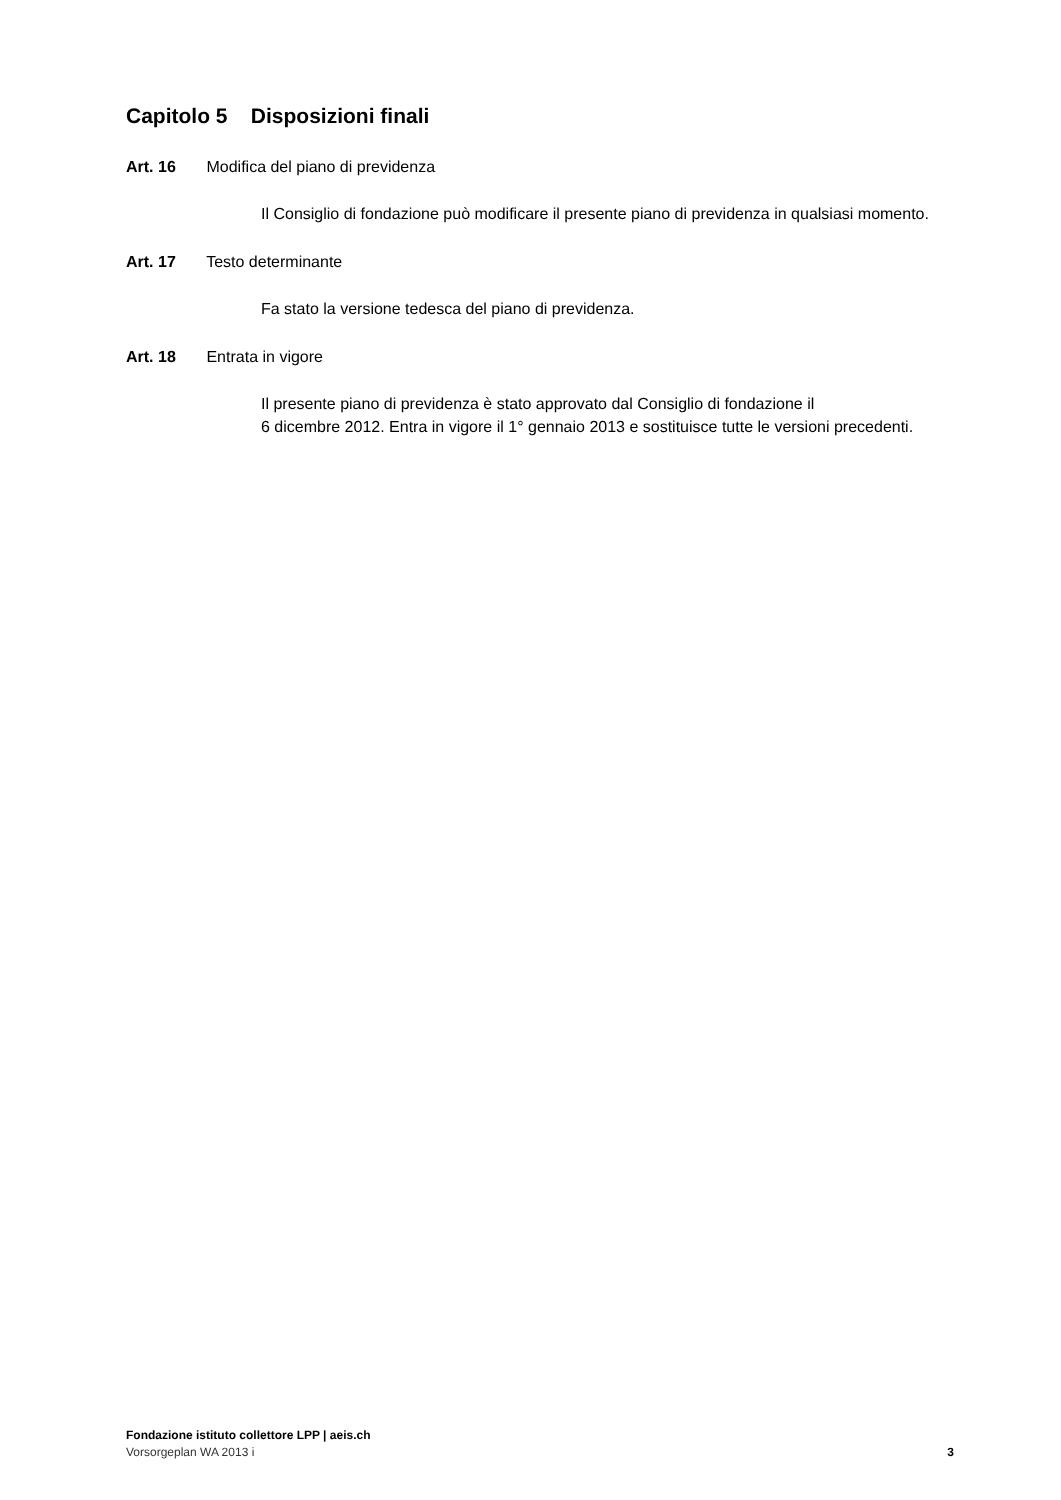Capitolo 5 Disposizioni finali
Art. 16 Modifica del piano di previdenza
Il Consiglio di fondazione può modificare il presente piano di previdenza in qualsiasi momento.
Art. 17 Testo determinante
Fa stato la versione tedesca del piano di previdenza.
Art. 18 Entrata in vigore
Il presente piano di previdenza è stato approvato dal Consiglio di fondazione il
6 dicembre 2012. Entra in vigore il 1° gennaio 2013 e sostituisce tutte le versioni precedenti.
Fondazione istituto collettore LPP | aeis.ch
Vorsorgeplan WA 2013 i 3